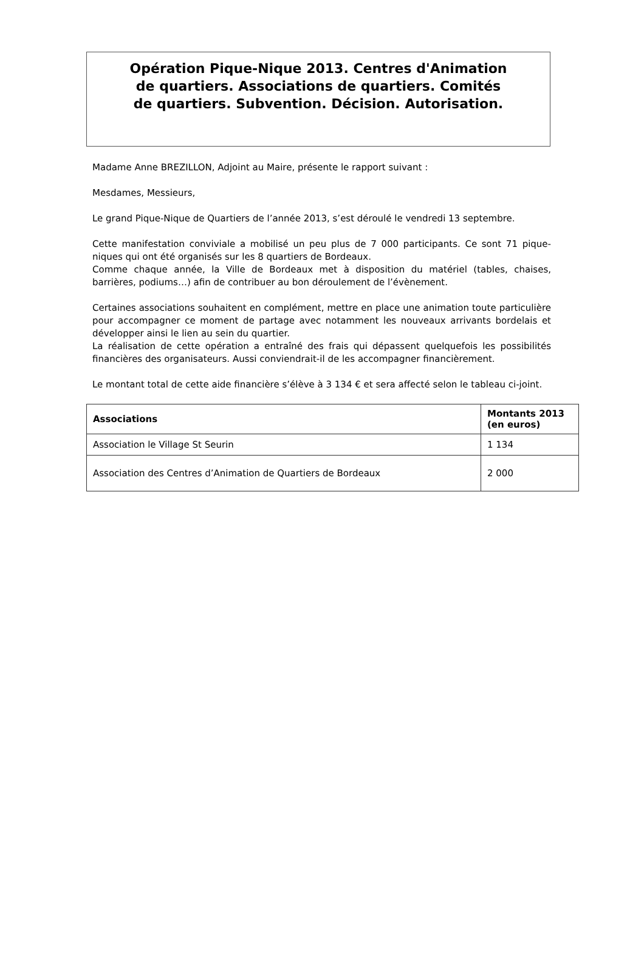Opération Pique-Nique 2013. Centres d'Animation
de quartiers. Associations de quartiers. Comités
de quartiers. Subvention. Décision. Autorisation.
Madame Anne BREZILLON, Adjoint au Maire, présente le rapport suivant :
Mesdames, Messieurs,
Le grand Pique-Nique de Quartiers de l’année 2013, s’est déroulé le vendredi 13 septembre.
Cette manifestation conviviale a mobilisé un peu plus de 7 000 participants. Ce sont 71 pique-niques qui ont été organisés sur les 8 quartiers de Bordeaux.
Comme chaque année, la Ville de Bordeaux met à disposition du matériel (tables, chaises, barrières, podiums…) afin de contribuer au bon déroulement de l’évènement.
Certaines associations souhaitent en complément, mettre en place une animation toute particulière pour accompagner ce moment de partage avec notamment les nouveaux arrivants bordelais et développer ainsi le lien au sein du quartier.
La réalisation de cette opération a entraîné des frais qui dépassent quelquefois les possibilités financières des organisateurs. Aussi conviendrait-il de les accompagner financièrement.
Le montant total de cette aide financière s’élève à 3 134 € et sera affecté selon le tableau ci-joint.
| Associations | Montants 2013 (en euros) |
| --- | --- |
| Association le Village St Seurin | 1 134 |
| Association des Centres d’Animation de Quartiers de Bordeaux | 2 000 |